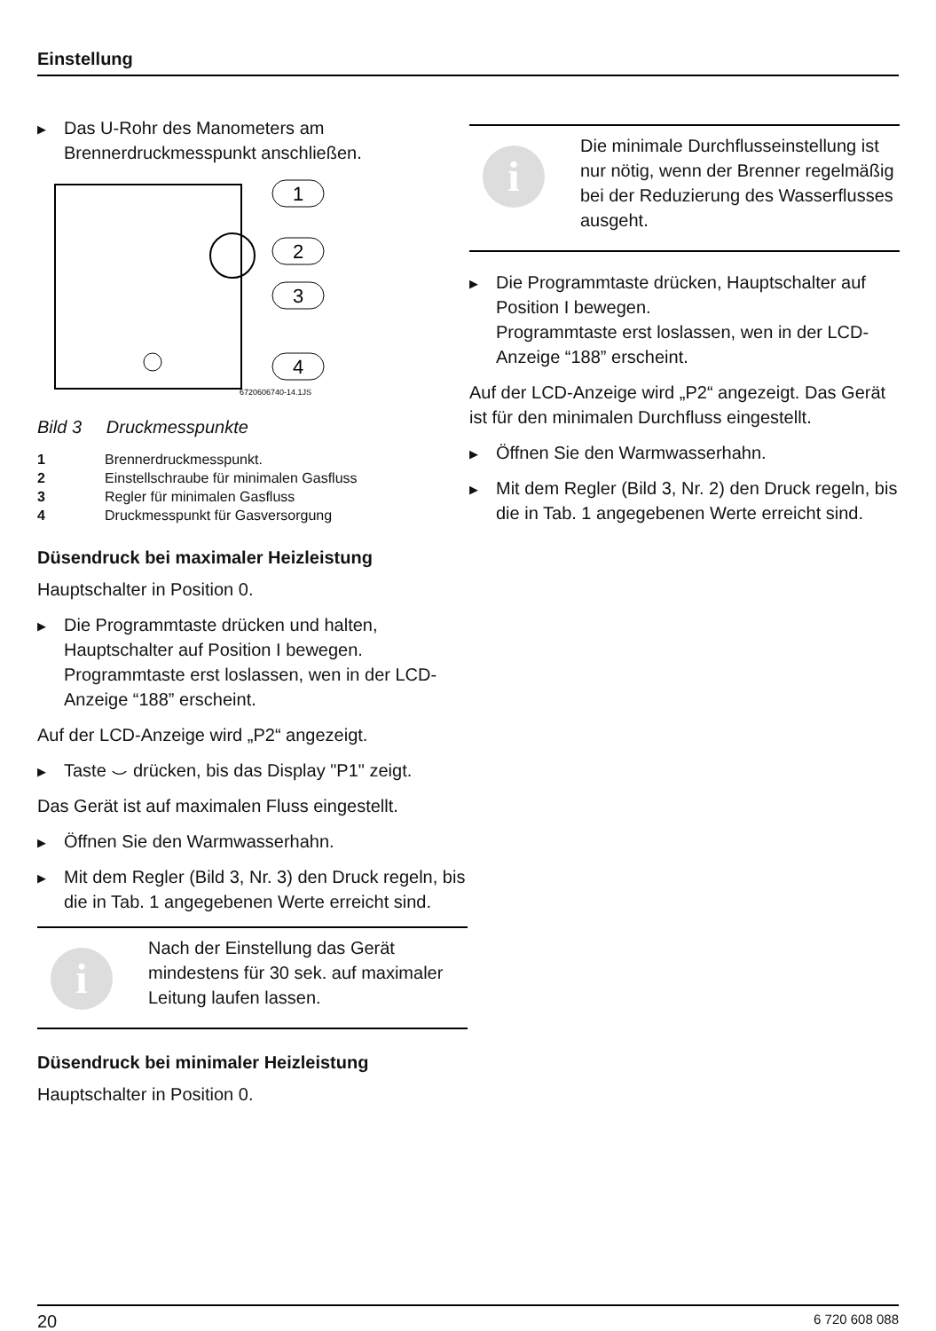Einstellung
▶ Das U-Rohr des Manometers am Brennerdruckmesspunkt anschließen.
1
2
3
4
6720606740-14.1JS
Bild 3 Druckmesspunkte
1 Brennerdruckmesspunkt.
2 Einstellschraube für minimalen Gasfluss
3 Regler für minimalen Gasfluss
4 Druckmesspunkt für Gasversorgung
Düsendruck bei maximaler Heizleistung
Hauptschalter in Position 0.
▶ Die Programmtaste drücken und halten, Hauptschalter auf Position I bewegen. Programmtaste erst loslassen, wen in der LCD-Anzeige “188” erscheint.
Auf der LCD-Anzeige wird „P2“ angezeigt.
▶ Taste ⌣ drücken, bis das Display "P1" zeigt.
Das Gerät ist auf maximalen Fluss eingestellt.
▶ Öffnen Sie den Warmwasserhahn.
▶ Mit dem Regler (Bild 3, Nr. 3) den Druck regeln, bis die in Tab. 1 angegebenen Werte erreicht sind.
i
Nach der Einstellung das Gerät mindestens für 30 sek. auf maximaler Leitung laufen lassen.
Düsendruck bei minimaler Heizleistung
Hauptschalter in Position 0.
i
Die minimale Durchflusseinstellung ist nur nötig, wenn der Brenner regelmäßig bei der Reduzierung des Wasserflusses ausgeht.
▶ Die Programmtaste drücken, Hauptschalter auf Position I bewegen.
Programmtaste erst loslassen, wen in der LCD-Anzeige “188” erscheint.
Auf der LCD-Anzeige wird „P2“ angezeigt. Das Gerät ist für den minimalen Durchfluss eingestellt.
▶ Öffnen Sie den Warmwasserhahn.
▶ Mit dem Regler (Bild 3, Nr. 2) den Druck regeln, bis die in Tab. 1 angegebenen Werte erreicht sind.
20 6 720 608 088